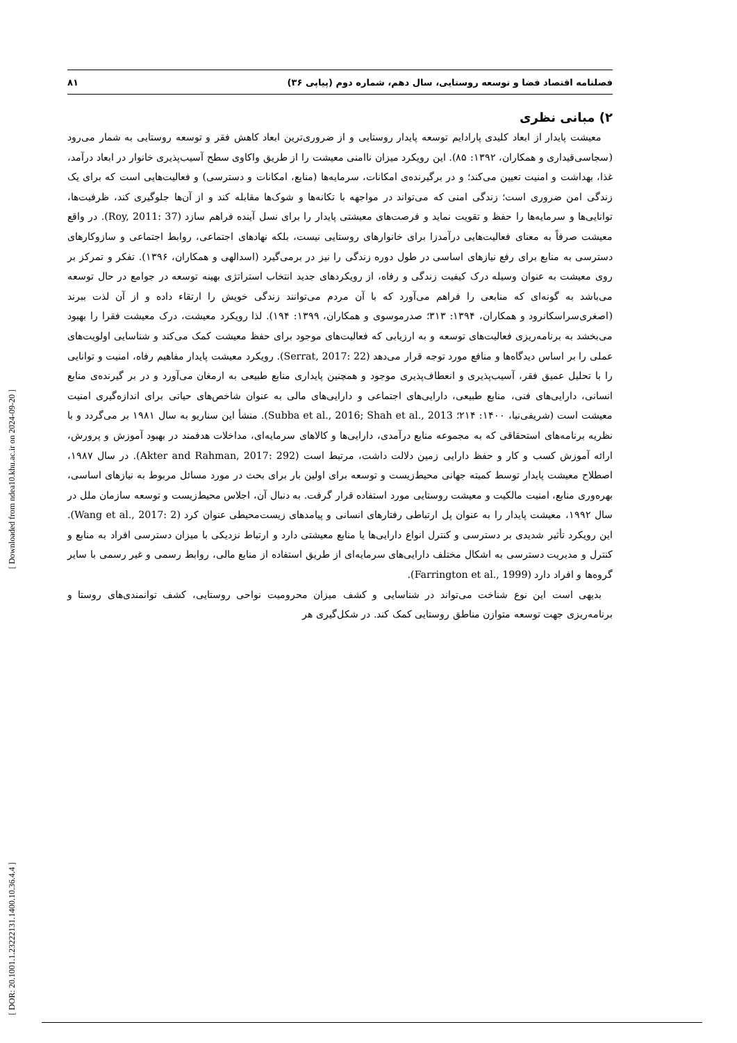فصلنامه اقتصاد فضا و توسعه روستایی، سال دهم، شماره دوم (پیاپی ۳۶) ۸۱
۲) مبانی نظری
معیشت پایدار از ابعاد کلیدی پارادایم توسعه پایدار روستایی و از ضروری‌ترین ابعاد کاهش فقر و توسعه روستایی به شمار می‌رود (سجاسی‌قیداری و همکاران، ۱۳۹۲: ۸۵). این رویکرد میزان ناامنی معیشت را از طریق واکاوی سطح آسیب‌پذیری خانوار در ابعاد درآمد، غذا، بهداشت و امنیت تعیین می‌کند؛ و در برگیرنده‌ی امکانات، سرمایه‌ها (منابع، امکانات و دسترسی) و فعالیت‌هایی است که برای یک زندگی امن ضروری است؛ زندگی امنی که می‌تواند در مواجهه با تکانه‌ها و شوک‌ها مقابله کند و از آن‌ها جلوگیری کند، ظرفیت‌ها، توانایی‌ها و سرمایه‌ها را حفظ و تقویت نماید و فرصت‌های معیشتی پایدار را برای نسل آینده فراهم سازد (Roy, 2011: 37). در واقع معیشت صرفاً به معنای فعالیت‌هایی درآمدزا برای خانوارهای روستایی نیست، بلکه نهادهای اجتماعی، روابط اجتماعی و سازوکارهای دسترسی به منابع برای رفع نیازهای اساسی در طول دوره زندگی را نیز در برمی‌گیرد (اسدالهی و همکاران، ۱۳۹۶). تفکر و تمرکز بر روی معیشت به عنوان وسیله درک کیفیت زندگی و رفاه، از رویکردهای جدید انتخاب استراتژی بهینه توسعه در جوامع در حال توسعه می‌باشد به گونه‌ای که منابعی را فراهم می‌آورد که با آن مردم می‌توانند زندگی خویش را ارتقاء داده و از آن لذت ببرند (اصغری‌سراسکانرود و همکاران، ۱۳۹۴: ۳۱۳؛ صدرموسوی و همکاران، ۱۳۹۹: ۱۹۴). لذا رویکرد معیشت، درک معیشت فقرا را بهبود می‌بخشد به برنامه‌ریزی فعالیت‌های توسعه و به ارزیابی که فعالیت‌های موجود برای حفظ معیشت کمک می‌کند و شناسایی اولویت‌های عملی را بر اساس دیدگاه‌ها و منافع مورد توجه قرار می‌دهد (Serrat, 2017: 22). رویکرد معیشت پایدار مفاهیم رفاه، امنیت و توانایی را با تحلیل عمیق فقر، آسیب‌پذیری و انعطاف‌پذیری موجود و همچنین پایداری منابع طبیعی به ارمغان می‌آورد و در بر گیرنده‌ی منابع انسانی، دارایی‌های فنی، منابع طبیعی، دارایی‌های اجتماعی و دارایی‌های مالی به عنوان شاخص‌های حیاتی برای اندازه‌گیری امنیت معیشت است (شریفی‌نیا، ۱۴۰۰: ۲۱۴؛ Subba et al., 2016; Shah et al., 2013). منشأ این سناریو به سال ۱۹۸۱ بر می‌گردد و با نظریه برنامه‌های استحقاقی که به مجموعه منابع درآمدی، دارایی‌ها و کالاهای سرمایه‌ای، مداخلات هدفمند در بهبود آموزش و پرورش، ارائه آموزش کسب و کار و حفظ دارایی زمین دلالت داشت، مرتبط است (Akter and Rahman, 2017: 292). در سال ۱۹۸۷، اصطلاح معیشت پایدار توسط کمیته جهانی محیط‌زیست و توسعه برای اولین بار برای بحث در مورد مسائل مربوط به نیازهای اساسی، بهره‌وری منابع، امنیت مالکیت و معیشت روستایی مورد استفاده قرار گرفت. به دنبال آن، اجلاس محیط‌زیست و توسعه سازمان ملل در سال ۱۹۹۲، معیشت پایدار را به عنوان پل ارتباطی رفتارهای انسانی و پیامدهای زیست‌محیطی عنوان کرد (Wang et al., 2017: 2). این رویکرد تأثیر شدیدی بر دسترسی و کنترل انواع دارایی‌ها یا منابع معیشتی دارد و ارتباط نزدیکی با میزان دسترسی افراد به منابع و کنترل و مدیریت دسترسی به اشکال مختلف دارایی‌های سرمایه‌ای از طریق استفاده از منابع مالی، روابط رسمی و غیر رسمی با سایر گروه‌ها و افراد دارد (Farrington et al., 1999).
بدیهی است این نوع شناخت می‌تواند در شناسایی و کشف میزان محرومیت نواحی روستایی، کشف توانمندی‌های روستا و برنامه‌ریزی جهت توسعه متوازن مناطق روستایی کمک کند. در شکل‌گیری هر
[ Downloaded from ndea10.khu.ac.ir on 2024-09-20 ]
[ DOR: 20.1001.1.23222131.1400.10.36.4.4 ]